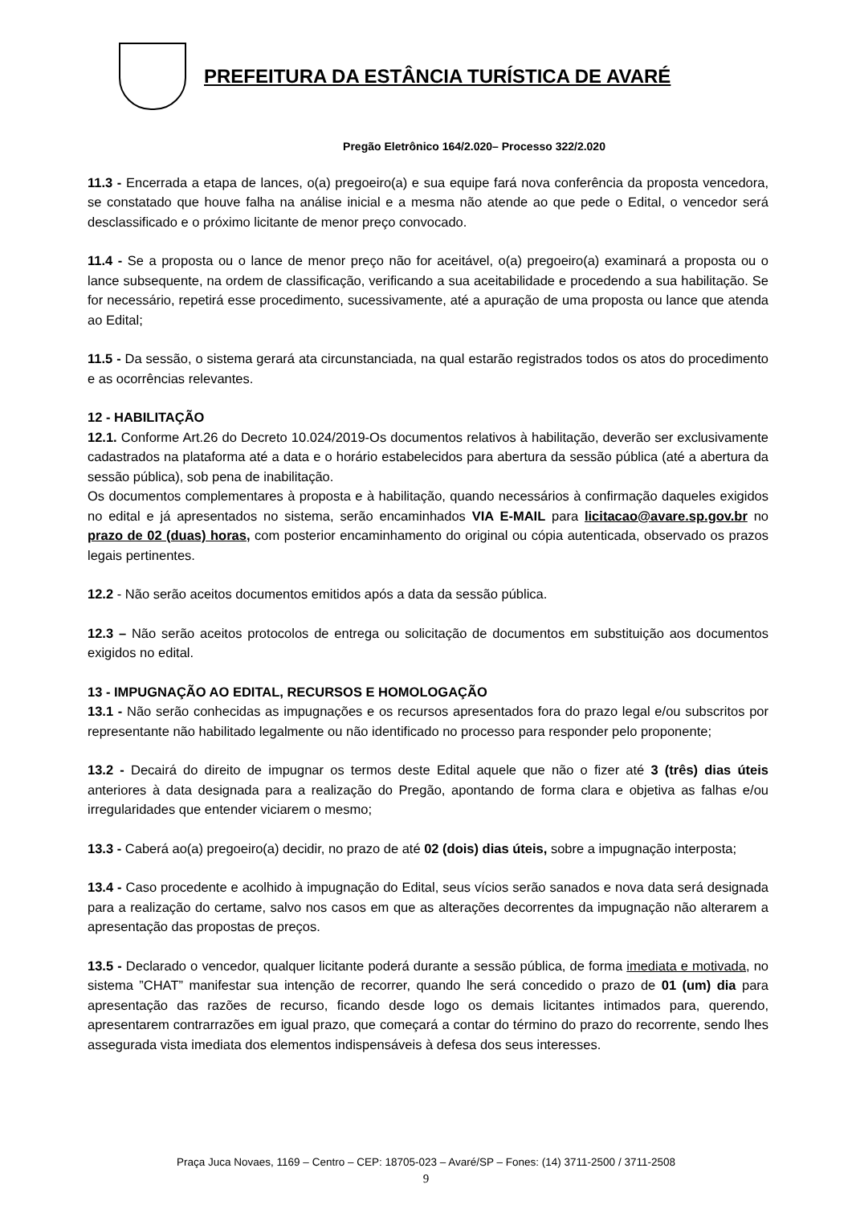PREFEITURA DA ESTÂNCIA TURÍSTICA DE AVARÉ
Pregão Eletrônico 164/2.020– Processo 322/2.020
11.3 - Encerrada a etapa de lances, o(a) pregoeiro(a) e sua equipe fará nova conferência da proposta vencedora, se constatado que houve falha na análise inicial e a mesma não atende ao que pede o Edital, o vencedor será desclassificado e o próximo licitante de menor preço convocado.
11.4 - Se a proposta ou o lance de menor preço não for aceitável, o(a) pregoeiro(a) examinará a proposta ou o lance subsequente, na ordem de classificação, verificando a sua aceitabilidade e procedendo a sua habilitação. Se for necessário, repetirá esse procedimento, sucessivamente, até a apuração de uma proposta ou lance que atenda ao Edital;
11.5 - Da sessão, o sistema gerará ata circunstanciada, na qual estarão registrados todos os atos do procedimento e as ocorrências relevantes.
12 - HABILITAÇÃO
12.1. Conforme Art.26 do Decreto 10.024/2019-Os documentos relativos à habilitação, deverão ser exclusivamente cadastrados na plataforma até a data e o horário estabelecidos para abertura da sessão pública (até a abertura da sessão pública), sob pena de inabilitação.
Os documentos complementares à proposta e à habilitação, quando necessários à confirmação daqueles exigidos no edital e já apresentados no sistema, serão encaminhados VIA E-MAIL para licitacao@avare.sp.gov.br no prazo de 02 (duas) horas, com posterior encaminhamento do original ou cópia autenticada, observado os prazos legais pertinentes.
12.2 - Não serão aceitos documentos emitidos após a data da sessão pública.
12.3 – Não serão aceitos protocolos de entrega ou solicitação de documentos em substituição aos documentos exigidos no edital.
13 - IMPUGNAÇÃO AO EDITAL, RECURSOS E HOMOLOGAÇÃO
13.1 - Não serão conhecidas as impugnações e os recursos apresentados fora do prazo legal e/ou subscritos por representante não habilitado legalmente ou não identificado no processo para responder pelo proponente;
13.2 - Decairá do direito de impugnar os termos deste Edital aquele que não o fizer até 3 (três) dias úteis anteriores à data designada para a realização do Pregão, apontando de forma clara e objetiva as falhas e/ou irregularidades que entender viciarem o mesmo;
13.3 - Caberá ao(a) pregoeiro(a) decidir, no prazo de até 02 (dois) dias úteis, sobre a impugnação interposta;
13.4 - Caso procedente e acolhido à impugnação do Edital, seus vícios serão sanados e nova data será designada para a realização do certame, salvo nos casos em que as alterações decorrentes da impugnação não alterarem a apresentação das propostas de preços.
13.5 - Declarado o vencedor, qualquer licitante poderá durante a sessão pública, de forma imediata e motivada, no sistema ”CHAT” manifestar sua intenção de recorrer, quando lhe será concedido o prazo de 01 (um) dia para apresentação das razões de recurso, ficando desde logo os demais licitantes intimados para, querendo, apresentarem contrarrazões em igual prazo, que começará a contar do término do prazo do recorrente, sendo lhes assegurada vista imediata dos elementos indispensáveis à defesa dos seus interesses.
Praça Juca Novaes, 1169 – Centro – CEP: 18705-023 – Avaré/SP – Fones: (14) 3711-2500 / 3711-2508
9